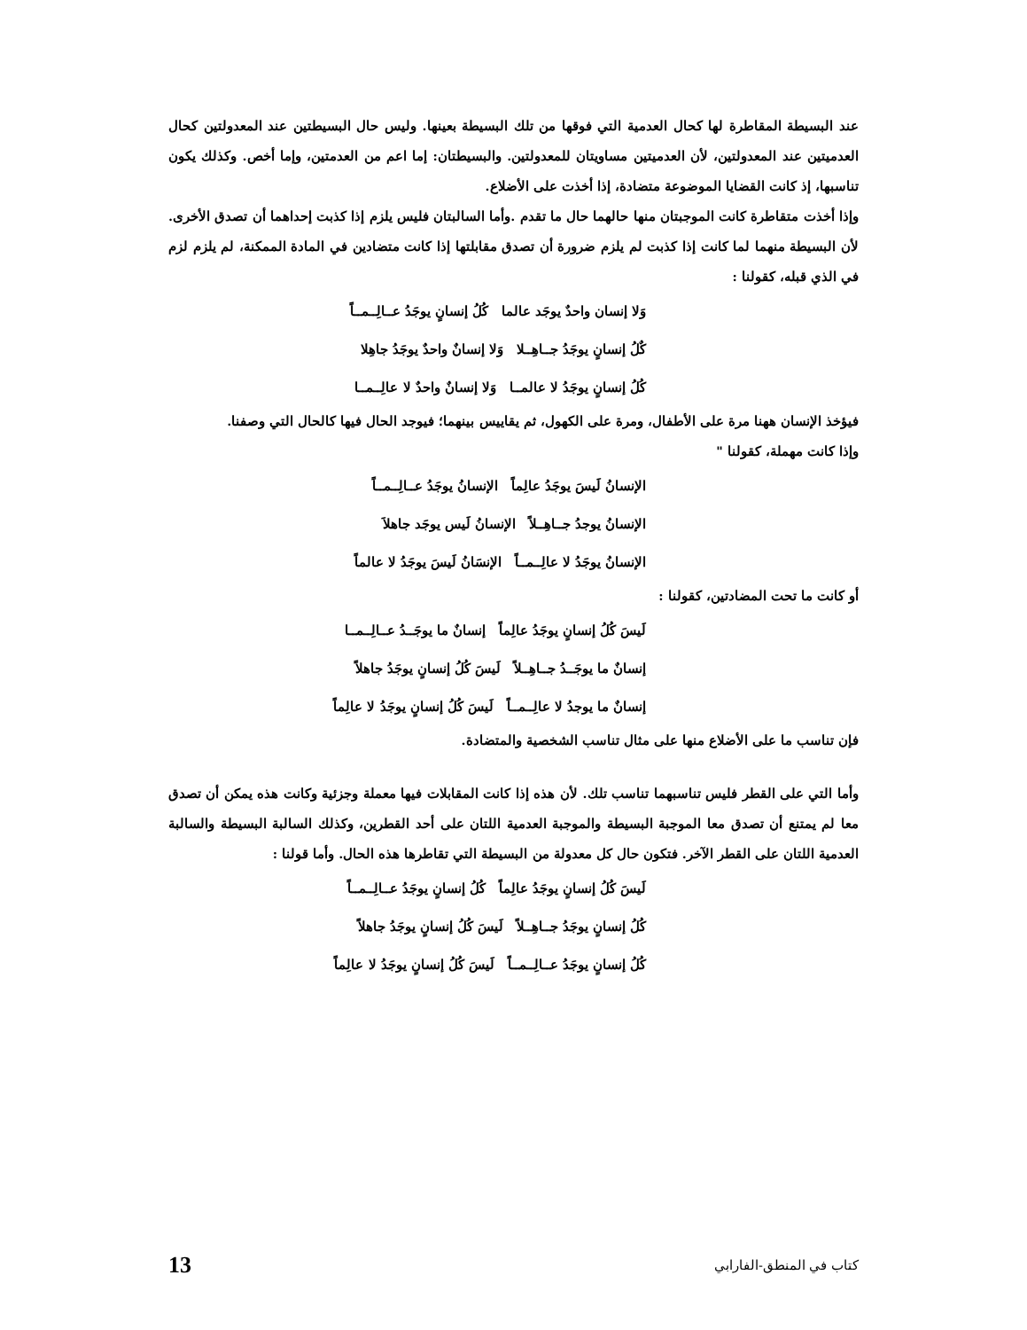عند البسيطة المقاطرة لها كحال العدمية التي فوقها من تلك البسيطة بعينها. وليس حال البسيطتين عند المعدولتين كحال العدميتين عند المعدولتين، لأن العدميتين مساويتان للمعدولتين. والبسيطتان: إما اعم من العدمتين، وإما أخص. وكذلك يكون تناسبها، إذ كانت القضايا الموضوعة متضادة، إذا أخذت على الأضلاع.
وإذا أخذت متقاطرة كانت الموجبتان منها حالهما حال ما تقدم .وأما السالبتان فليس يلزم إذا كذبت إحداهما أن تصدق الأخرى. لأن البسيطة منهما لما كانت إذا كذبت لم يلزم ضرورة أن تصدق مقابلتها إذا كانت متضادين في المادة الممكنة، لم يلزم لزم في الذي قبله، كقولنا :
وَلا إنسان واحدٌ يوجَد عالما كُلُ إنسانٍ يوجَدُ عــالِــمــاً
كٌلُ إنسانٍ يوجَدُ جــاهِــلا وَلا إنسانٌ واحدٌ يوجَدُ جاهِلا
كُلُ إنسانٍ يوجَدُ لا عالمــا وَلا إنسانٌ واحدٌ لا عالِــمــا
فيؤخذ الإنسان ههنا مرة على الأطفال، ومرة على الكهول، ثم يقاييس بينهما؛ فيوجد الحال فيها كالحال التي وصفنا.
وإذا كانت مهملة، كقولنا "
الإنسانُ لَيسَ يوجَدُ عالِماً الإنسانُ يوجَدُ عــالِــمــاً
الإنسانُ يوجدُ جــاهِــلاً الإنسانُ لَيس يوجَد جاهلاَ
الإنسانُ يوجَدُ لا عالِــمــاً الإنسَانُ لَيسَ يوجَدُ لا عالماً
أو كانت ما تحت المضادتين، كقولنا :
لَيسَ كُلُ إنسانٍ يوجَدُ عالِماً إنسانٌ ما يوجَــدُ عــالِــمــا
إنسانٌ ما يوجَــدُ جــاهِــلاً لَيسَ كُلُ إنسانٍ يوجَدُ جاهلاً
إنسانٌ ما يوجدُ لا عالِــمــاً لَيسَ كُلُ إنسانٍ يوجَدُ لا عالِماً
فإن تناسب ما على الأضلاع منها على مثال تناسب الشخصية والمتضادة.
وأما التي على القطر فليس تناسبهما تناسب تلك. لأن هذه إذا كانت المقابلات فيها معملة وجزئية وكانت هذه يمكن أن تصدق معا لم يمتنع أن تصدق معا الموجبة البسيطة والموجبة العدمية اللتان على أحد القطرين، وكذلك السالبة البسيطة والسالبة العدمية اللتان على القطر الآخر. فتكون حال كل معدولة من البسيطة التي تقاطرها هذه الحال. وأما قولنا :
لَيسَ كُلُ إنسانٍ يوجَدُ عالِماً كُلُ إنسانٍ يوجَدُ عــالِــمــاً
كُلُ إنسانٍ يوجَدُ جــاهِــلاً لَيسَ كُلُ إنسانٍ يوجَدُ جاهلاً
كُلُ إنسانٍ يوجَدُ عــالِــمــاً لَيسَ كُلُ إنسانٍ يوجَدُ لا عالِماً
كتاب في المنطق-الفارابي 13